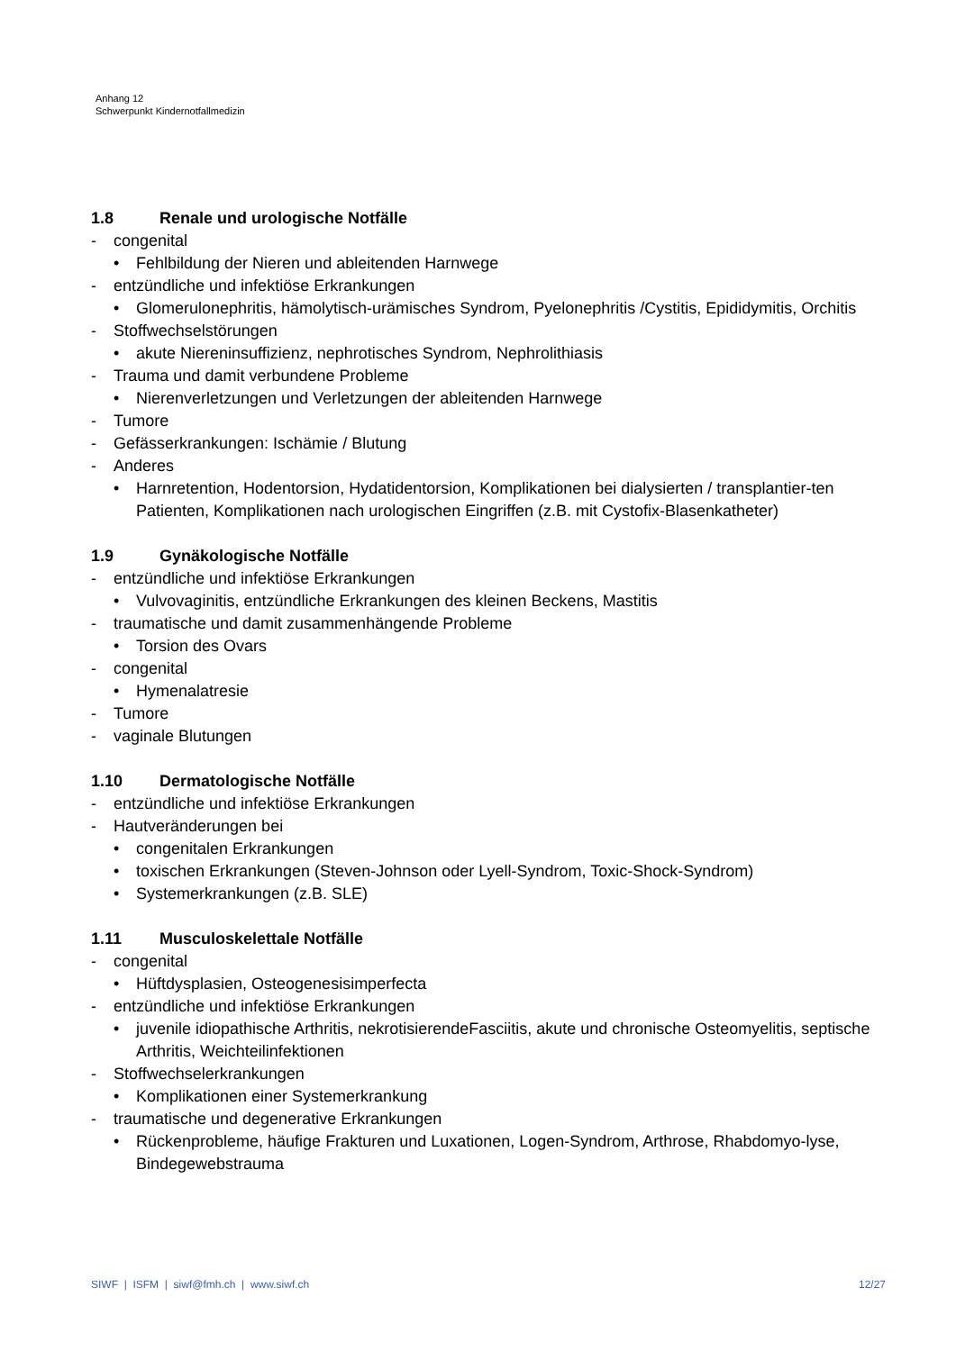Anhang 12
Schwerpunkt Kindernotfallmedizin
1.8 Renale und urologische Notfälle
- congenital
• Fehlbildung der Nieren und ableitenden Harnwege
- entzündliche und infektiöse Erkrankungen
• Glomerulonephritis, hämolytisch-urämisches Syndrom, Pyelonephritis /Cystitis, Epididymitis, Orchitis
- Stoffwechselstörungen
• akute Niereninsuffizienz, nephrotisches Syndrom, Nephrolithiasis
- Trauma und damit verbundene Probleme
• Nierenverletzungen und Verletzungen der ableitenden Harnwege
- Tumore
- Gefässerkrankungen: Ischämie / Blutung
- Anderes
• Harnretention, Hodentorsion, Hydatidentorsion, Komplikationen bei dialysierten / transplantier-ten Patienten, Komplikationen nach urologischen Eingriffen (z.B. mit Cystofix-Blasenkatheter)
1.9 Gynäkologische Notfälle
- entzündliche und infektiöse Erkrankungen
• Vulvovaginitis, entzündliche Erkrankungen des kleinen Beckens, Mastitis
- traumatische und damit zusammenhängende Probleme
• Torsion des Ovars
- congenital
• Hymenalatresie
- Tumore
- vaginale Blutungen
1.10 Dermatologische Notfälle
- entzündliche und infektiöse Erkrankungen
- Hautveränderungen bei
• congenitalen Erkrankungen
• toxischen Erkrankungen (Steven-Johnson oder Lyell-Syndrom, Toxic-Shock-Syndrom)
• Systemerkrankungen (z.B. SLE)
1.11 Musculoskelettale Notfälle
- congenital
• Hüftdysplasien, Osteogenesisimperfecta
- entzündliche und infektiöse Erkrankungen
• juvenile idiopathische Arthritis, nekrotisierendeFasciitis, akute und chronische Osteomyelitis, septische Arthritis, Weichteilinfektionen
- Stoffwechselerkrankungen
• Komplikationen einer Systemerkrankung
- traumatische und degenerative Erkrankungen
• Rückenprobleme, häufige Frakturen und Luxationen, Logen-Syndrom, Arthrose, Rhabdomyo-lyse, Bindegewebstrauma
SIWF | ISFM | siwf@fmh.ch | www.siwf.ch
12/27